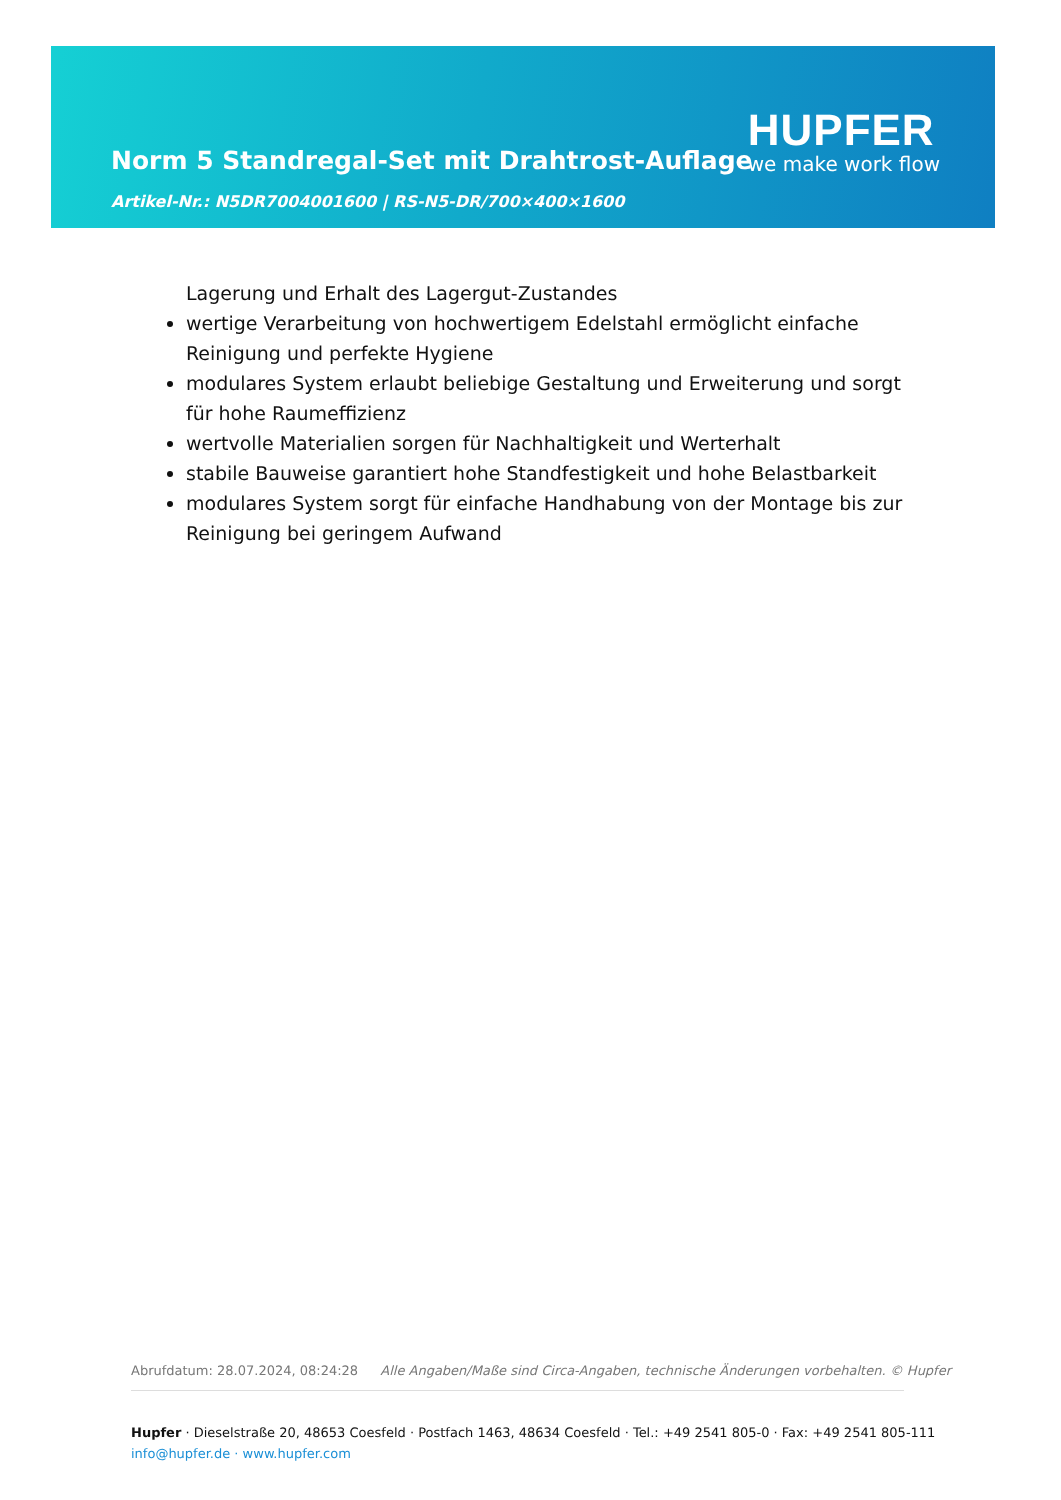Norm 5 Standregal-Set mit Drahtrost-Auflage
Artikel-Nr.: N5DR7004001600 | RS-N5-DR/700×400×1600
HUPFER
we make work flow
Lagerung und Erhalt des Lagergut-Zustandes
wertige Verarbeitung von hochwertigem Edelstahl ermöglicht einfache Reinigung und perfekte Hygiene
modulares System erlaubt beliebige Gestaltung und Erweiterung und sorgt für hohe Raumeffizienz
wertvolle Materialien sorgen für Nachhaltigkeit und Werterhalt
stabile Bauweise garantiert hohe Standfestigkeit und hohe Belastbarkeit
modulares System sorgt für einfache Handhabung von der Montage bis zur Reinigung bei geringem Aufwand
Abrufdatum: 28.07.2024, 08:24:28 Alle Angaben/Maße sind Circa-Angaben, technische Änderungen vorbehalten. © Hupfer
Hupfer · Dieselstraße 20, 48653 Coesfeld · Postfach 1463, 48634 Coesfeld · Tel.: +49 2541 805-0 · Fax: +49 2541 805-111
info@hupfer.de · www.hupfer.com